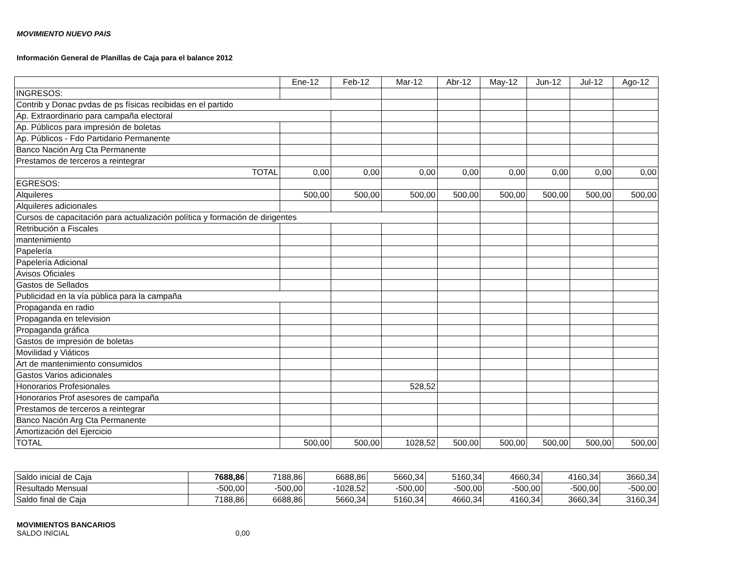MOVIMIENTO NUEVO PAIS
Información General de Planillas de Caja para el balance 2012
| | Ene-12 | Feb-12 | Mar-12 | Abr-12 | May-12 | Jun-12 | Jul-12 | Ago-12 |
| --- | --- | --- | --- | --- | --- | --- | --- | --- |
| INGRESOS: | | | | | | | | |
| Contrib y Donac pvdas de ps físicas recibidas en el partido | | | | | | | | |
| Ap. Extraordinario para campaña electoral | | | | | | | | |
| Ap. Públicos para impresión de boletas | | | | | | | | |
| Ap. Públicos - Fdo Partidario Permanente | | | | | | | | |
| Banco Nación Arg Cta Permanente | | | | | | | | |
| Prestamos de terceros a reintegrar | | | | | | | | |
| TOTAL | 0,00 | 0,00 | 0,00 | 0,00 | 0,00 | 0,00 | 0,00 | 0,00 |
| EGRESOS: | | | | | | | | |
| Alquileres | 500,00 | 500,00 | 500,00 | 500,00 | 500,00 | 500,00 | 500,00 | 500,00 |
| Alquileres adicionales | | | | | | | | |
| Cursos de capacitación para actualización política y formación de dirigentes | | | | | | | | |
| Retribución a Fiscales | | | | | | | | |
| mantenimiento | | | | | | | | |
| Papelería | | | | | | | | |
| Papelería Adicional | | | | | | | | |
| Avisos Oficiales | | | | | | | | |
| Gastos de Sellados | | | | | | | | |
| Publicidad en la vía pública para la campaña | | | | | | | | |
| Propaganda en radio | | | | | | | | |
| Propaganda en television | | | | | | | | |
| Propaganda gráfica | | | | | | | | |
| Gastos de impresión de boletas | | | | | | | | |
| Movilidad y Viáticos | | | | | | | | |
| Art de mantenimiento consumidos | | | | | | | | |
| Gastos Varios adicionales | | | | | | | | |
| Honorarios Profesionales | | | 528,52 | | | | | |
| Honorarios Prof asesores de campaña | | | | | | | | |
| Prestamos de terceros a reintegrar | | | | | | | | |
| Banco Nación Arg Cta Permanente | | | | | | | | |
| Amortización del Ejercicio | | | | | | | | |
| TOTAL | 500,00 | 500,00 | 1028,52 | 500,00 | 500,00 | 500,00 | 500,00 | 500,00 |
| Saldo inicial de Caja | 7688,86 | 7188,86 | 6688,86 | 5660,34 | 5160,34 | 4660,34 | 4160,34 | 3660,34 |
| Resultado Mensual | -500,00 | -500,00 | -1028,52 | -500,00 | -500,00 | -500,00 | -500,00 | -500,00 |
| Saldo final de Caja | 7188,86 | 6688,86 | 5660,34 | 5160,34 | 4660,34 | 4160,34 | 3660,34 | 3160,34 |
MOVIMIENTOS BANCARIOS
SALDO INICIAL 0,00